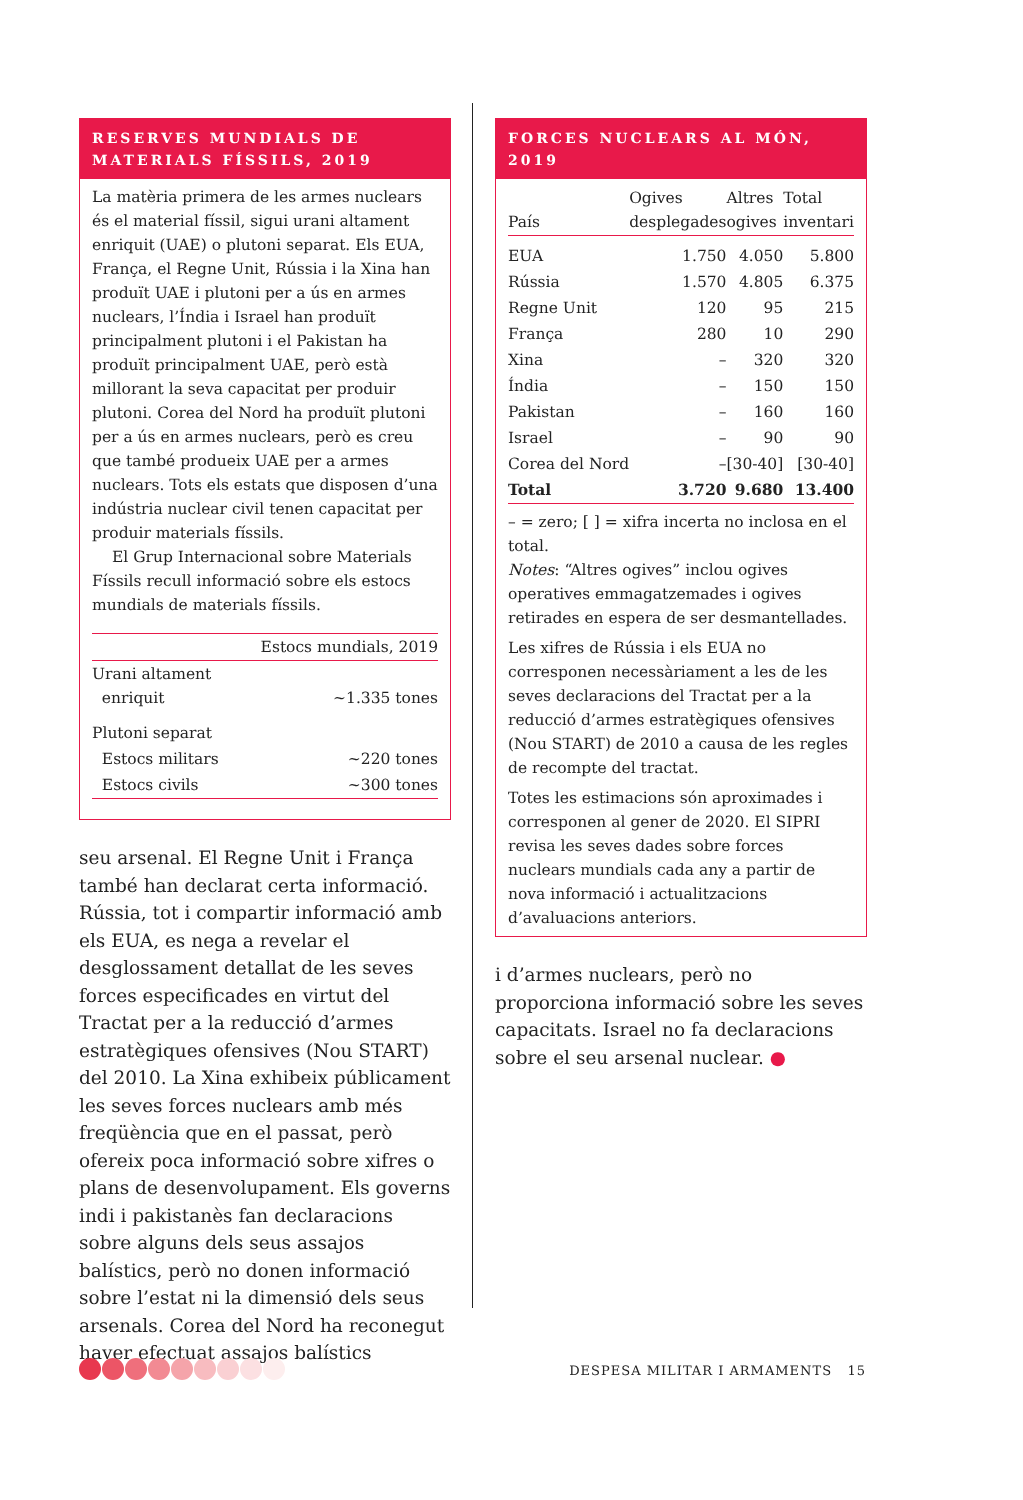RESERVES MUNDIALS DE MATERIALS FÍSSILS, 2019
La matèria primera de les armes nuclears és el material físsil, sigui urani altament enriquit (UAE) o plutoni separat. Els EUA, França, el Regne Unit, Rússia i la Xina han produït UAE i plutoni per a ús en armes nuclears, l’Índia i Israel han produït principalment plutoni i el Pakistan ha produït principalment UAE, però està millorant la seva capacitat per produir plutoni. Corea del Nord ha produït plutoni per a ús en armes nuclears, però es creu que també produeix UAE per a armes nuclears. Tots els estats que disposen d’una indústria nuclear civil tenen capacitat per produir materials físsils.
El Grup Internacional sobre Materials Físsils recull informació sobre els estocs mundials de materials físsils.
| | Estocs mundials, 2019 |
| --- | --- |
| Urani altament enriquit | ~1.335 tones |
| Plutoni separat | |
| Estocs militars | ~220 tones |
| Estocs civils | ~300 tones |
seu arsenal. El Regne Unit i França també han declarat certa informació. Rússia, tot i compartir informació amb els EUA, es nega a revelar el desglossament detallat de les seves forces especificades en virtut del Tractat per a la reducció d’armes estratègiques ofensives (Nou START) del 2010. La Xina exhibeix públicament les seves forces nuclears amb més freqüència que en el passat, però ofereix poca informació sobre xifres o plans de desenvolupament. Els governs indi i pakistanès fan declaracions sobre alguns dels seus assajos balístics, però no donen informació sobre l’estat ni la dimensió dels seus arsenals. Corea del Nord ha reconegut haver efectuat assajos balístics
FORCES NUCLEARS AL MÓN, 2019
| País | Ogives desplegades | Altres ogives | Total inventari |
| --- | --- | --- | --- |
| EUA | 1.750 | 4.050 | 5.800 |
| Rússia | 1.570 | 4.805 | 6.375 |
| Regne Unit | 120 | 95 | 215 |
| França | 280 | 10 | 290 |
| Xina | – | 320 | 320 |
| Índia | – | 150 | 150 |
| Pakistan | – | 160 | 160 |
| Israel | – | 90 | 90 |
| Corea del Nord | – | [30-40] | [30-40] |
| Total | 3.720 | 9.680 | 13.400 |
– = zero; [ ] = xifra incerta no inclosa en el total.
Notes: “Altres ogives” inclou ogives operatives emmagatzemades i ogives retirades en espera de ser desmantellades.
Les xifres de Rússia i els EUA no corresponen necessàriament a les de les seves declaracions del Tractat per a la reducció d’armes estratègiques ofensives (Nou START) de 2010 a causa de les regles de recompte del tractat.
Totes les estimacions són aproximades i corresponen al gener de 2020. El SIPRI revisa les seves dades sobre forces nuclears mundials cada any a partir de nova informació i actualitzacions d’avaluacions anteriors.
i d’armes nuclears, però no proporciona informació sobre les seves capacitats. Israel no fa declaracions sobre el seu arsenal nuclear. ●
DESPESA MILITAR I ARMAMENTS 15